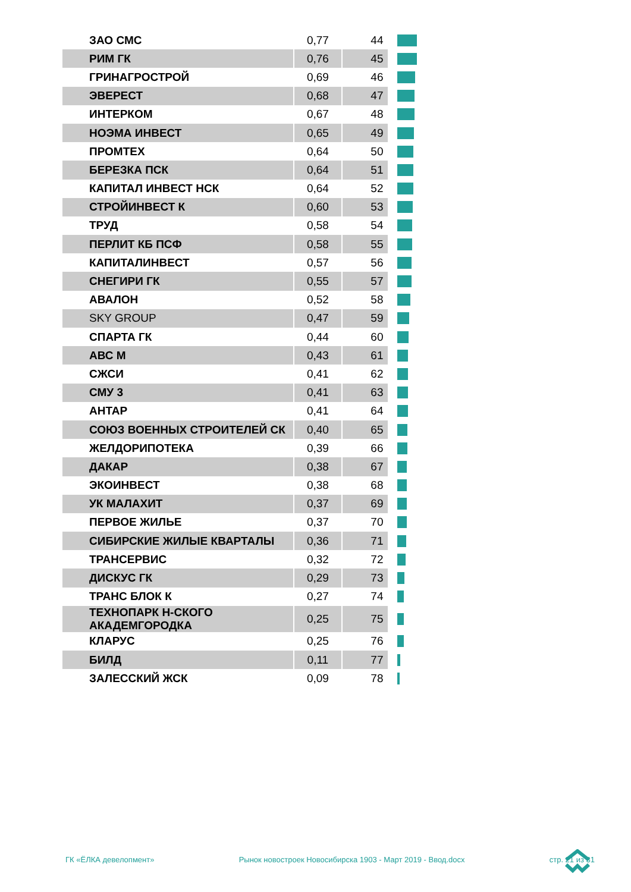| ЗАО СМС | 0,77 | 44 | |
| РИМ ГК | 0,76 | 45 | |
| ГРИНАГРОСТРОЙ | 0,69 | 46 | |
| ЭВЕРЕСТ | 0,68 | 47 | |
| ИНТЕРКОМ | 0,67 | 48 | |
| НОЭМА ИНВЕСТ | 0,65 | 49 | |
| ПРОМТЕХ | 0,64 | 50 | |
| БЕРЕЗКА ПСК | 0,64 | 51 | |
| КАПИТАЛ ИНВЕСТ НСК | 0,64 | 52 | |
| СТРОЙИНВЕСТ К | 0,60 | 53 | |
| ТРУД | 0,58 | 54 | |
| ПЕРЛИТ КБ ПСФ | 0,58 | 55 | |
| КАПИТАЛИНВЕСТ | 0,57 | 56 | |
| СНЕГИРИ ГК | 0,55 | 57 | |
| АВАЛОН | 0,52 | 58 | |
| SKY GROUP | 0,47 | 59 | |
| СПАРТА ГК | 0,44 | 60 | |
| АВС М | 0,43 | 61 | |
| СЖСИ | 0,41 | 62 | |
| СМУ 3 | 0,41 | 63 | |
| АНТАР | 0,41 | 64 | |
| СОЮЗ ВОЕННЫХ СТРОИТЕЛЕЙ СК | 0,40 | 65 | |
| ЖЕЛДОРИПОТЕКА | 0,39 | 66 | |
| ДАКАР | 0,38 | 67 | |
| ЭКОИНВЕСТ | 0,38 | 68 | |
| УК МАЛАХИТ | 0,37 | 69 | |
| ПЕРВОЕ ЖИЛЬЕ | 0,37 | 70 | |
| СИБИРСКИЕ ЖИЛЫЕ КВАРТАЛЫ | 0,36 | 71 | |
| ТРАНСЕРВИС | 0,32 | 72 | |
| ДИСКУС ГК | 0,29 | 73 | |
| ТРАНС БЛОК К | 0,27 | 74 | |
| ТЕХНОПАРК Н-СКОГО АКАДЕМГОРОДКА | 0,25 | 75 | |
| КЛАРУС | 0,25 | 76 | |
| БИЛД | 0,11 | 77 | |
| ЗАЛЕССКИЙ ЖСК | 0,09 | 78 | |
ГК «ЁЛКА девелопмент» Рынок новостроек Новосибирска 1903 - Март 2019 - Ввод.docx стр. 21 из 31